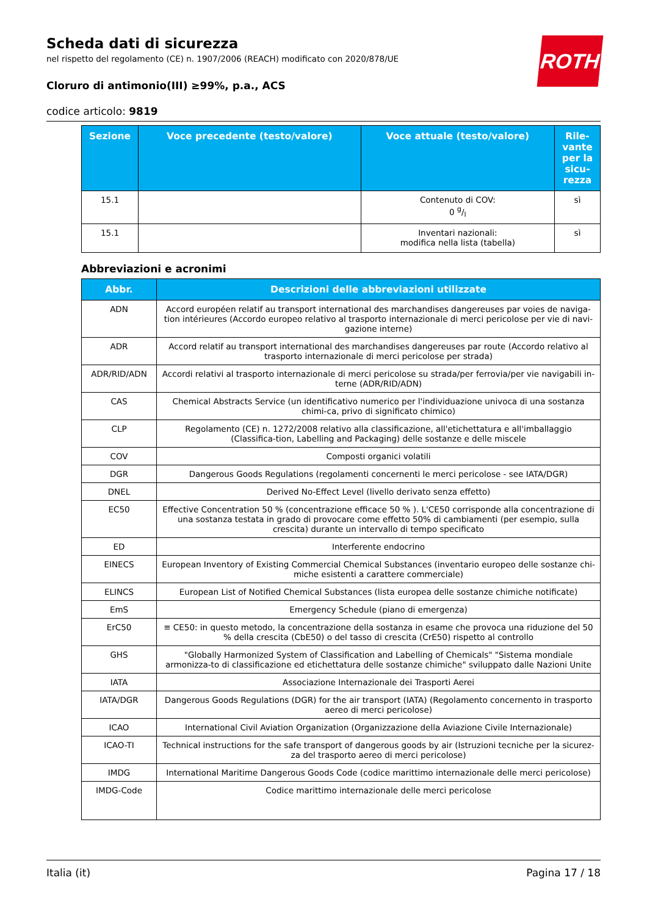ROTH
Scheda dati di sicurezza
nel rispetto del regolamento (CE) n. 1907/2006 (REACH) modificato con 2020/878/UE
Cloruro di antimonio(III) ≥99%, p.a., ACS
codice articolo: 9819
| Sezione | Voce precedente (testo/valore) | Voce attuale (testo/valore) | Rile- vante per la sicu- rezza |
| --- | --- | --- | --- |
| 15.1 | | Contenuto di COV: 0 g/l | sì |
| 15.1 | | Inventari nazionali: modifica nella lista (tabella) | sì |
Abbreviazioni e acronimi
| Abbr. | Descrizioni delle abbreviazioni utilizzate |
| --- | --- |
| ADN | Accord européen relatif au transport international des marchandises dangereuses par voies de naviga-tion intérieures (Accordo europeo relativo al trasporto internazionale di merci pericolose per vie di navi-gazione interne) |
| ADR | Accord relatif au transport international des marchandises dangereuses par route (Accordo relativo al trasporto internazionale di merci pericolose per strada) |
| ADR/RID/ADN | Accordi relativi al trasporto internazionale di merci pericolose su strada/per ferrovia/per vie navigabili in-terne (ADR/RID/ADN) |
| CAS | Chemical Abstracts Service (un identificativo numerico per l'individuazione univoca di una sostanza chimi-ca, privo di significato chimico) |
| CLP | Regolamento (CE) n. 1272/2008 relativo alla classificazione, all'etichettatura e all'imballaggio (Classifica-tion, Labelling and Packaging) delle sostanze e delle miscele |
| COV | Composti organici volatili |
| DGR | Dangerous Goods Regulations (regolamenti concernenti le merci pericolose - see IATA/DGR) |
| DNEL | Derived No-Effect Level (livello derivato senza effetto) |
| EC50 | Effective Concentration 50 % (concentrazione efficace 50 % ). L'CE50 corrisponde alla concentrazione di una sostanza testata in grado di provocare come effetto 50% di cambiamenti (per esempio, sulla crescita) durante un intervallo di tempo specificato |
| ED | Interferente endocrino |
| EINECS | European Inventory of Existing Commercial Chemical Substances (inventario europeo delle sostanze chi-miche esistenti a carattere commerciale) |
| ELINCS | European List of Notified Chemical Substances (lista europea delle sostanze chimiche notificate) |
| EmS | Emergency Schedule (piano di emergenza) |
| ErC50 | ≡ CE50: in questo metodo, la concentrazione della sostanza in esame che provoca una riduzione del 50 % della crescita (CbE50) o del tasso di crescita (CrE50) rispetto al controllo |
| GHS | "Globally Harmonized System of Classification and Labelling of Chemicals" "Sistema mondiale armonizza-to di classificazione ed etichettatura delle sostanze chimiche" sviluppato dalle Nazioni Unite |
| IATA | Associazione Internazionale dei Trasporti Aerei |
| IATA/DGR | Dangerous Goods Regulations (DGR) for the air transport (IATA) (Regolamento concernento in trasporto aereo di merci pericolose) |
| ICAO | International Civil Aviation Organization (Organizzazione della Aviazione Civile Internazionale) |
| ICAO-TI | Technical instructions for the safe transport of dangerous goods by air (Istruzioni tecniche per la sicurez-za del trasporto aereo di merci pericolose) |
| IMDG | International Maritime Dangerous Goods Code (codice marittimo internazionale delle merci pericolose) |
| IMDG-Code | Codice marittimo internazionale delle merci pericolose |
Italia (it) Pagina 17 / 18